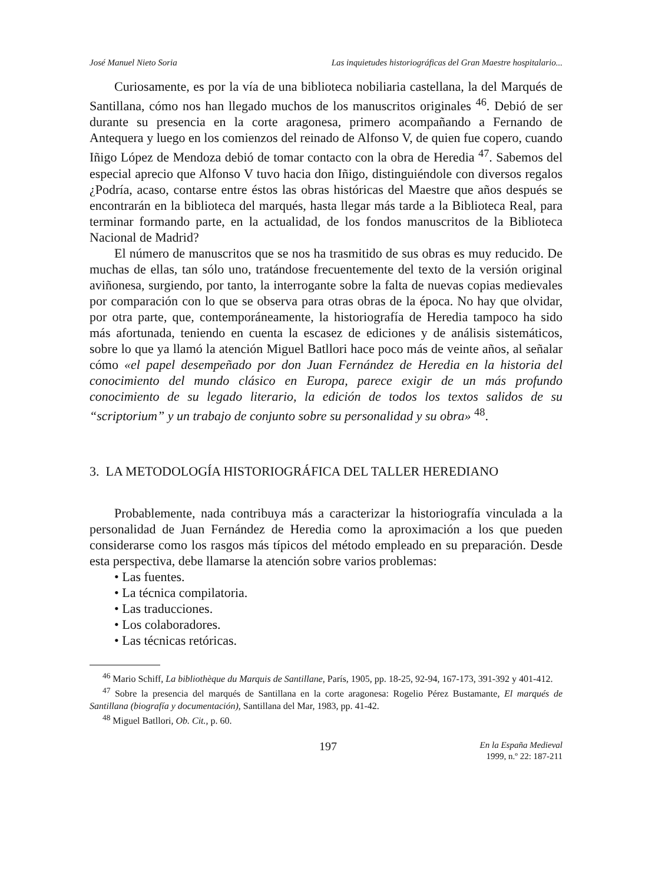José Manuel Nieto Soria Las inquietudes historiográficas del Gran Maestre hospitalario...
Curiosamente, es por la vía de una biblioteca nobiliaria castellana, la del Marqués de Santillana, cómo nos han llegado muchos de los manuscritos originales <sup>46</sup>. Debió de ser durante su presencia en la corte aragonesa, primero acompañando a Fernando de Antequera y luego en los comienzos del reinado de Alfonso V, de quien fue copero, cuando Iñigo López de Mendoza debió de tomar contacto con la obra de Heredia <sup>47</sup>. Sabemos del especial aprecio que Alfonso V tuvo hacia don Iñigo, distinguiéndole con diversos regalos ¿Podría, acaso, contarse entre éstos las obras históricas del Maestre que años después se encontrarán en la biblioteca del marqués, hasta llegar más tarde a la Biblioteca Real, para terminar formando parte, en la actualidad, de los fondos manuscritos de la Biblioteca Nacional de Madrid?
El número de manuscritos que se nos ha trasmitido de sus obras es muy reducido. De muchas de ellas, tan sólo uno, tratándose frecuentemente del texto de la versión original aviñonesa, surgiendo, por tanto, la interrogante sobre la falta de nuevas copias medievales por comparación con lo que se observa para otras obras de la época. No hay que olvidar, por otra parte, que, contemporáneamente, la historiografía de Heredia tampoco ha sido más afortunada, teniendo en cuenta la escasez de ediciones y de análisis sistemáticos, sobre lo que ya llamó la atención Miguel Batllori hace poco más de veinte años, al señalar cómo «el papel desempeñado por don Juan Fernández de Heredia en la historia del conocimiento del mundo clásico en Europa, parece exigir de un más profundo conocimiento de su legado literario, la edición de todos los textos salidos de su “scriptorium” y un trabajo de conjunto sobre su personalidad y su obra» <sup>48</sup>.
3. LA METODOLOGÍA HISTORIOGRÁFICA DEL TALLER HEREDIANO
Probablemente, nada contribuya más a caracterizar la historiografía vinculada a la personalidad de Juan Fernández de Heredia como la aproximación a los que pueden considerarse como los rasgos más típicos del método empleado en su preparación. Desde esta perspectiva, debe llamarse la atención sobre varios problemas:
• Las fuentes.
• La técnica compilatoria.
• Las traducciones.
• Los colaboradores.
• Las técnicas retóricas.
<sup>46</sup> Mario Schiff, La bibliothèque du Marquis de Santillane, París, 1905, pp. 18-25, 92-94, 167-173, 391-392 y 401-412.
<sup>47</sup> Sobre la presencia del marqués de Santillana en la corte aragonesa: Rogelio Pérez Bustamante, El marqués de Santillana (biografía y documentación), Santillana del Mar, 1983, pp. 41-42.
<sup>48</sup> Miguel Batllori, Ob. Cit., p. 60.
197 En la España Medieval
1999, n.º 22: 187-211